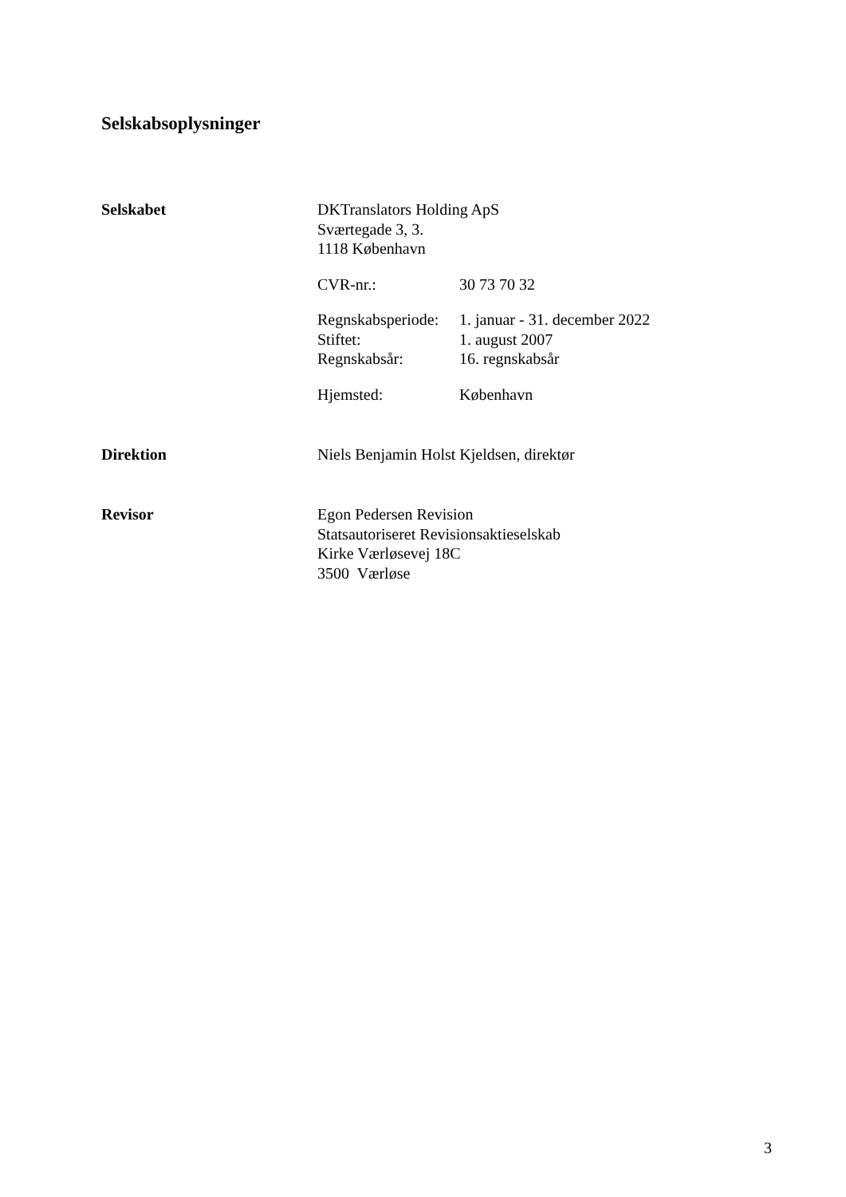Selskabsoplysninger
Selskabet DKTranslators Holding ApS
Sværtegade 3, 3.
1118 København
CVR-nr.: 30 73 70 32
Regnskabsperiode:
1. januar - 31. december 2022
Stiftet: 1. august 2007
Regnskabsår: 16. regnskabsår
Hjemsted: København
Direktion Niels Benjamin Holst Kjeldsen, direktør
Revisor Egon Pedersen Revision
Statsautoriseret Revisionsaktieselskab
Kirke Værløsevej 18C
3500 Værløse
3